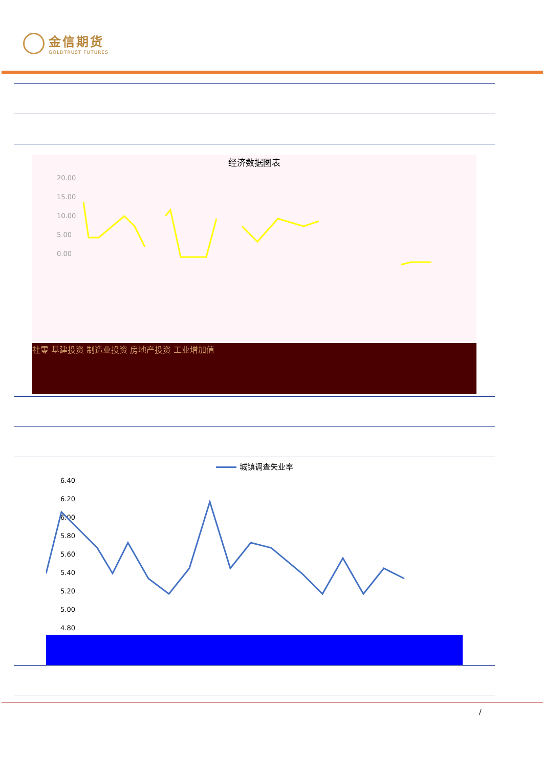金信期货
GOLDTRUST FUTURES
经济数据图表
20.00
15.00
10.00
5.00
0.00
社零 基建投资 制造业投资 房地产投资 工业增加值
城镇调查失业率
6.40
6.20
6.00
5.80
5.60
5.40
5.20
5.00
4.80
/